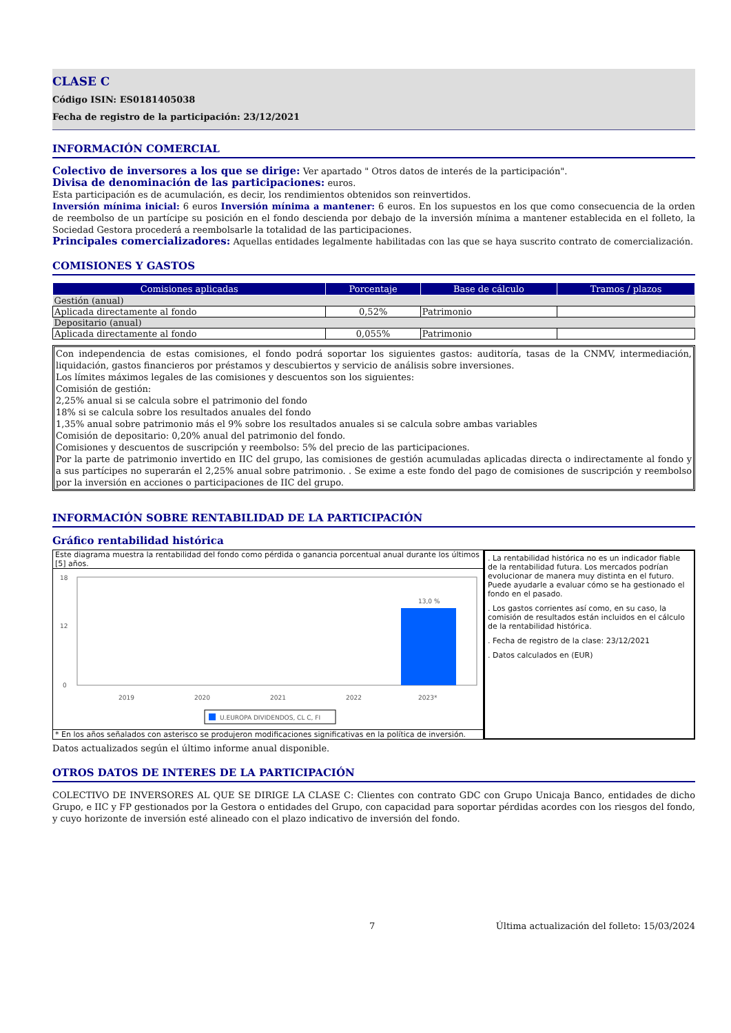CLASE C
Código ISIN: ES0181405038
Fecha de registro de la participación: 23/12/2021
INFORMACIÓN COMERCIAL
Colectivo de inversores a los que se dirige: Ver apartado " Otros datos de interés de la participación".
Divisa de denominación de las participaciones: euros.
Esta participación es de acumulación, es decir, los rendimientos obtenidos son reinvertidos.
Inversión mínima inicial: 6 euros Inversión mínima a mantener: 6 euros. En los supuestos en los que como consecuencia de la orden de reembolso de un partícipe su posición en el fondo descienda por debajo de la inversión mínima a mantener establecida en el folleto, la Sociedad Gestora procederá a reembolsarle la totalidad de las participaciones.
Principales comercializadores: Aquellas entidades legalmente habilitadas con las que se haya suscrito contrato de comercialización.
COMISIONES Y GASTOS
| Comisiones aplicadas | Porcentaje | Base de cálculo | Tramos / plazos |
| --- | --- | --- | --- |
| Gestión (anual) | | | |
| Aplicada directamente al fondo | 0,52% | Patrimonio | |
| Depositario (anual) | | | |
| Aplicada directamente al fondo | 0,055% | Patrimonio | |
Con independencia de estas comisiones, el fondo podrá soportar los siguientes gastos: auditoría, tasas de la CNMV, intermediación, liquidación, gastos financieros por préstamos y descubiertos y servicio de análisis sobre inversiones.
Los límites máximos legales de las comisiones y descuentos son los siguientes:
Comisión de gestión:
2,25% anual si se calcula sobre el patrimonio del fondo
18% si se calcula sobre los resultados anuales del fondo
1,35% anual sobre patrimonio más el 9% sobre los resultados anuales si se calcula sobre ambas variables
Comisión de depositario: 0,20% anual del patrimonio del fondo.
Comisiones y descuentos de suscripción y reembolso: 5% del precio de las participaciones.
Por la parte de patrimonio invertido en IIC del grupo, las comisiones de gestión acumuladas aplicadas directa o indirectamente al fondo y a sus partícipes no superarán el 2,25% anual sobre patrimonio. . Se exime a este fondo del pago de comisiones de suscripción y reembolso por la inversión en acciones o participaciones de IIC del grupo.
INFORMACIÓN SOBRE RENTABILIDAD DE LA PARTICIPACIÓN
Gráfico rentabilidad histórica
Este diagrama muestra la rentabilidad del fondo como pérdida o ganancia porcentual anual durante los últimos [5] años.
18
12
0
13,0 %
2019
2020
2021
2022
2023*
U.EUROPA DIVIDENDOS, CL C, FI
* En los años señalados con asterisco se produjeron modificaciones significativas en la política de inversión.
. La rentabilidad histórica no es un indicador fiable de la rentabilidad futura. Los mercados podrían evolucionar de manera muy distinta en el futuro. Puede ayudarle a evaluar cómo se ha gestionado el fondo en el pasado.
. Los gastos corrientes así como, en su caso, la comisión de resultados están incluidos en el cálculo de la rentabilidad histórica.
. Fecha de registro de la clase: 23/12/2021
. Datos calculados en (EUR)
Datos actualizados según el último informe anual disponible.
OTROS DATOS DE INTERES DE LA PARTICIPACIÓN
COLECTIVO DE INVERSORES AL QUE SE DIRIGE LA CLASE C: Clientes con contrato GDC con Grupo Unicaja Banco, entidades de dicho Grupo, e IIC y FP gestionados por la Gestora o entidades del Grupo, con capacidad para soportar pérdidas acordes con los riesgos del fondo, y cuyo horizonte de inversión esté alineado con el plazo indicativo de inversión del fondo.
7 Última actualización del folleto: 15/03/2024